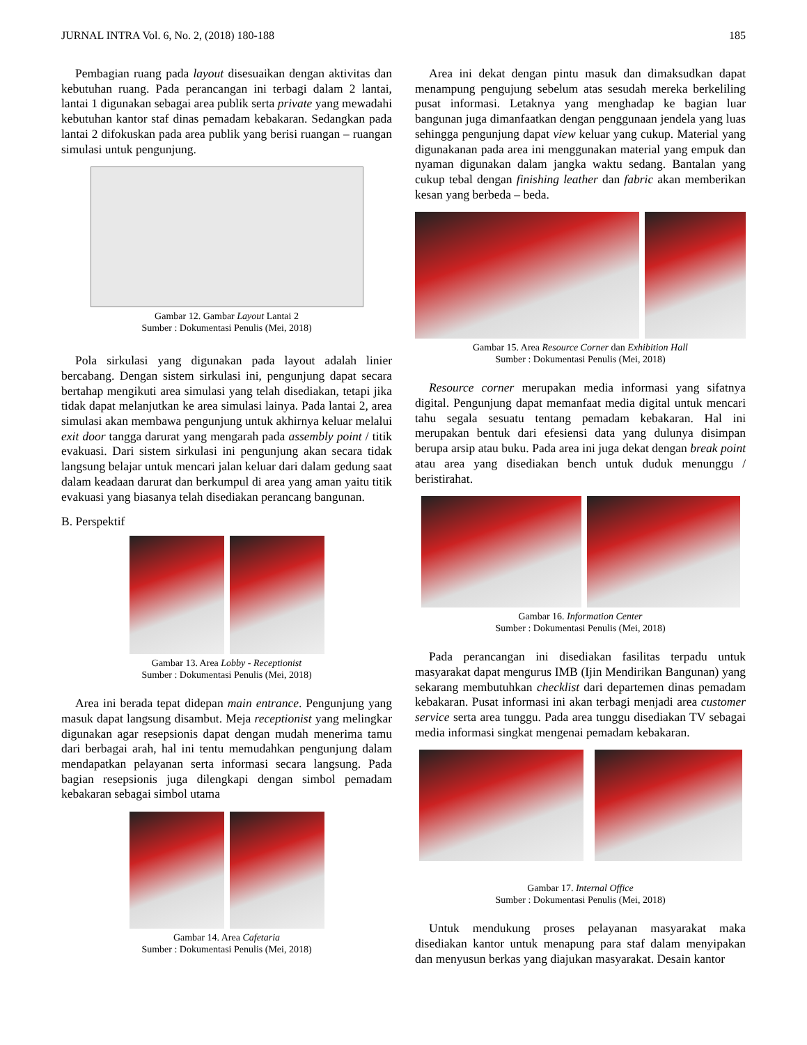JURNAL INTRA Vol. 6, No. 2, (2018) 180-188 185
Pembagian ruang pada layout disesuaikan dengan aktivitas dan kebutuhan ruang. Pada perancangan ini terbagi dalam 2 lantai, lantai 1 digunakan sebagai area publik serta private yang mewadahi kebutuhan kantor staf dinas pemadam kebakaran. Sedangkan pada lantai 2 difokuskan pada area publik yang berisi ruangan – ruangan simulasi untuk pengunjung.
Gambar 12. Gambar Layout Lantai 2
Sumber : Dokumentasi Penulis (Mei, 2018)
Pola sirkulasi yang digunakan pada layout adalah linier bercabang. Dengan sistem sirkulasi ini, pengunjung dapat secara bertahap mengikuti area simulasi yang telah disediakan, tetapi jika tidak dapat melanjutkan ke area simulasi lainya. Pada lantai 2, area simulasi akan membawa pengunjung untuk akhirnya keluar melalui exit door tangga darurat yang mengarah pada assembly point / titik evakuasi. Dari sistem sirkulasi ini pengunjung akan secara tidak langsung belajar untuk mencari jalan keluar dari dalam gedung saat dalam keadaan darurat dan berkumpul di area yang aman yaitu titik evakuasi yang biasanya telah disediakan perancang bangunan.
B. Perspektif
Gambar 13. Area Lobby - Receptionist
Sumber : Dokumentasi Penulis (Mei, 2018)
Area ini berada tepat didepan main entrance. Pengunjung yang masuk dapat langsung disambut. Meja receptionist yang melingkar digunakan agar resepsionis dapat dengan mudah menerima tamu dari berbagai arah, hal ini tentu memudahkan pengunjung dalam mendapatkan pelayanan serta informasi secara langsung. Pada bagian resepsionis juga dilengkapi dengan simbol pemadam kebakaran sebagai simbol utama
Gambar 14. Area Cafetaria
Sumber : Dokumentasi Penulis (Mei, 2018)
Area ini dekat dengan pintu masuk dan dimaksudkan dapat menampung pengujung sebelum atas sesudah mereka berkeliling pusat informasi. Letaknya yang menghadap ke bagian luar bangunan juga dimanfaatkan dengan penggunaan jendela yang luas sehingga pengunjung dapat view keluar yang cukup. Material yang digunakanan pada area ini menggunakan material yang empuk dan nyaman digunakan dalam jangka waktu sedang. Bantalan yang cukup tebal dengan finishing leather dan fabric akan memberikan kesan yang berbeda – beda.
Gambar 15. Area Resource Corner dan Exhibition Hall
Sumber : Dokumentasi Penulis (Mei, 2018)
Resource corner merupakan media informasi yang sifatnya digital. Pengunjung dapat memanfaat media digital untuk mencari tahu segala sesuatu tentang pemadam kebakaran. Hal ini merupakan bentuk dari efesiensi data yang dulunya disimpan berupa arsip atau buku. Pada area ini juga dekat dengan break point atau area yang disediakan bench untuk duduk menunggu / beristirahat.
Gambar 16. Information Center
Sumber : Dokumentasi Penulis (Mei, 2018)
Pada perancangan ini disediakan fasilitas terpadu untuk masyarakat dapat mengurus IMB (Ijin Mendirikan Bangunan) yang sekarang membutuhkan checklist dari departemen dinas pemadam kebakaran. Pusat informasi ini akan terbagi menjadi area customer service serta area tunggu. Pada area tunggu disediakan TV sebagai media informasi singkat mengenai pemadam kebakaran.
Gambar 17. Internal Office
Sumber : Dokumentasi Penulis (Mei, 2018)
Untuk mendukung proses pelayanan masyarakat maka disediakan kantor untuk menapung para staf dalam menyipakan dan menyusun berkas yang diajukan masyarakat. Desain kantor